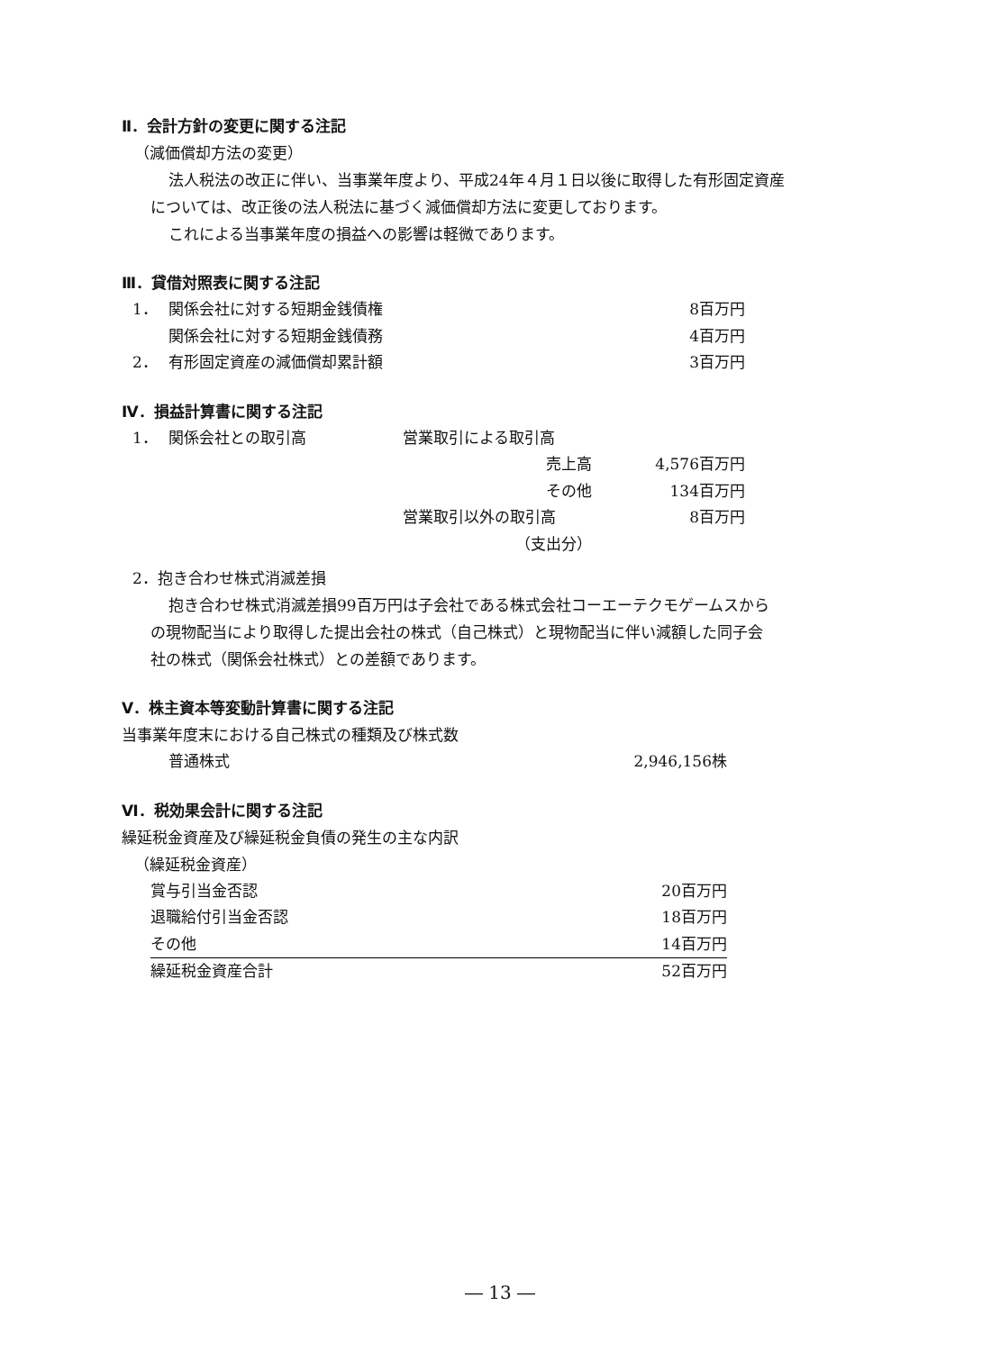Ⅱ．会計方針の変更に関する注記
（減価償却方法の変更）
法人税法の改正に伴い、当事業年度より、平成24年４月１日以後に取得した有形固定資産
については、改正後の法人税法に基づく減価償却方法に変更しております。
これによる当事業年度の損益への影響は軽微であります。
Ⅲ．貸借対照表に関する注記
| 1． | 関係会社に対する短期金銭債権 | 8百万円 |
| | 関係会社に対する短期金銭債務 | 4百万円 |
| 2． | 有形固定資産の減価償却累計額 | 3百万円 |
Ⅳ．損益計算書に関する注記
| 1． | 関係会社との取引高 | 営業取引による取引高 | |
| | | 売上高 | 4,576百万円 |
| | | その他 | 134百万円 |
| | | 営業取引以外の取引高 | 8百万円 |
| | | （支出分） | |
2．抱き合わせ株式消滅差損
抱き合わせ株式消滅差損99百万円は子会社である株式会社コーエーテクモゲームスから
の現物配当により取得した提出会社の株式（自己株式）と現物配当に伴い減額した同子会
社の株式（関係会社株式）との差額であります。
Ⅴ．株主資本等変動計算書に関する注記
当事業年度末における自己株式の種類及び株式数
| 普通株式 | 2,946,156株 |
Ⅵ．税効果会計に関する注記
繰延税金資産及び繰延税金負債の発生の主な内訳
（繰延税金資産）
| 賞与引当金否認 | 20百万円 |
| 退職給付引当金否認 | 18百万円 |
| その他 | 14百万円 |
| 繰延税金資産合計 | 52百万円 |
― 13 ―